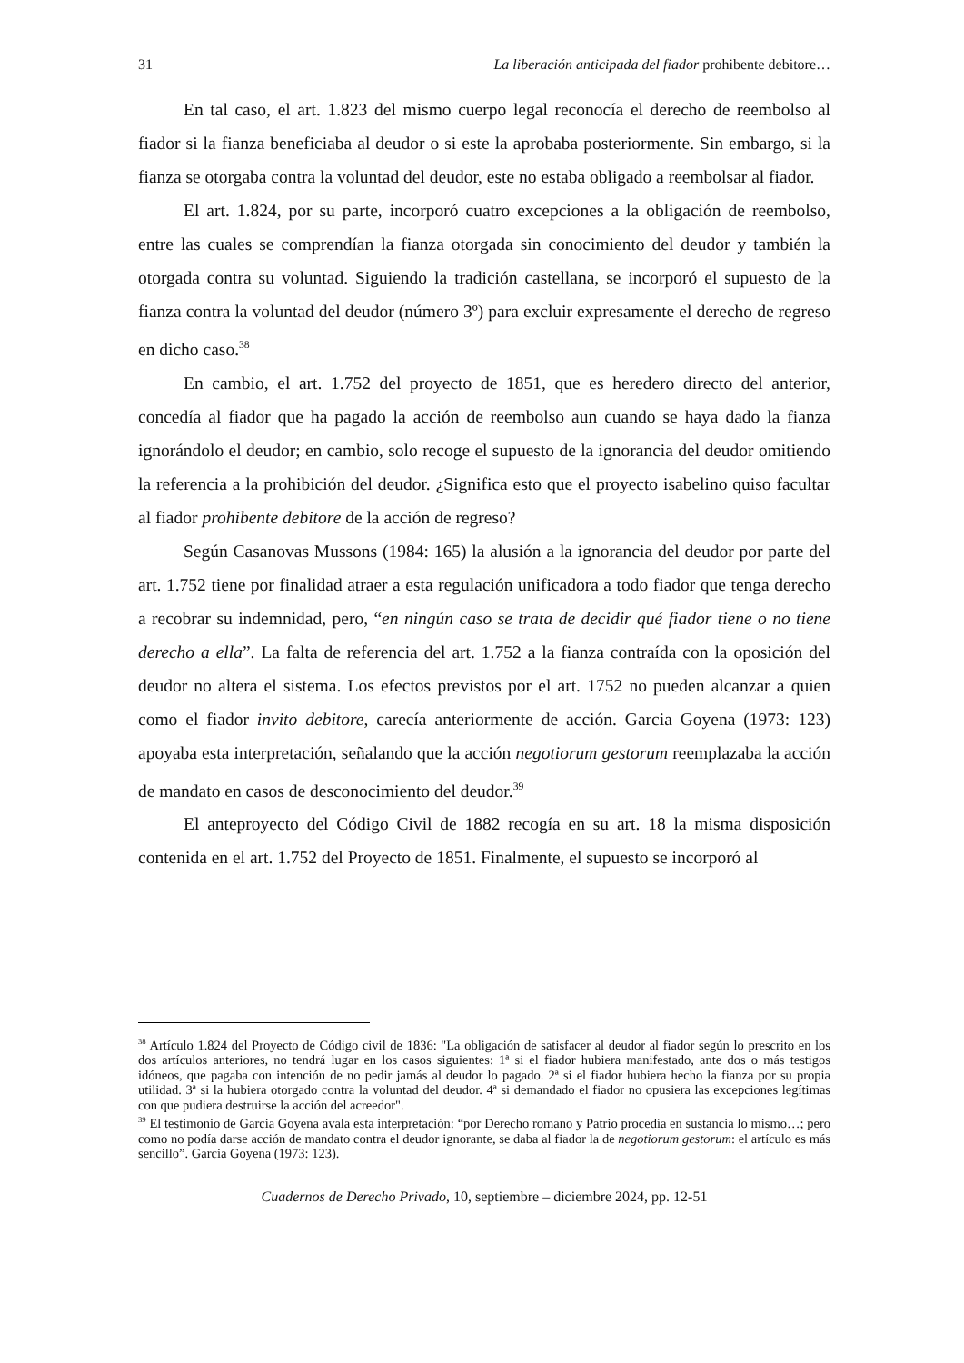31 La liberación anticipada del fiador prohibente debitore…
En tal caso, el art. 1.823 del mismo cuerpo legal reconocía el derecho de reembolso al fiador si la fianza beneficiaba al deudor o si este la aprobaba posteriormente. Sin embargo, si la fianza se otorgaba contra la voluntad del deudor, este no estaba obligado a reembolsar al fiador.
El art. 1.824, por su parte, incorporó cuatro excepciones a la obligación de reembolso, entre las cuales se comprendían la fianza otorgada sin conocimiento del deudor y también la otorgada contra su voluntad. Siguiendo la tradición castellana, se incorporó el supuesto de la fianza contra la voluntad del deudor (número 3º) para excluir expresamente el derecho de regreso en dicho caso.<sup>38</sup>
En cambio, el art. 1.752 del proyecto de 1851, que es heredero directo del anterior, concedía al fiador que ha pagado la acción de reembolso aun cuando se haya dado la fianza ignorándolo el deudor; en cambio, solo recoge el supuesto de la ignorancia del deudor omitiendo la referencia a la prohibición del deudor. ¿Significa esto que el proyecto isabelino quiso facultar al fiador prohibente debitore de la acción de regreso?
Según Casanovas Mussons (1984: 165) la alusión a la ignorancia del deudor por parte del art. 1.752 tiene por finalidad atraer a esta regulación unificadora a todo fiador que tenga derecho a recobrar su indemnidad, pero, “en ningún caso se trata de decidir qué fiador tiene o no tiene derecho a ella”. La falta de referencia del art. 1.752 a la fianza contraída con la oposición del deudor no altera el sistema. Los efectos previstos por el art. 1752 no pueden alcanzar a quien como el fiador invito debitore, carecía anteriormente de acción. Garcia Goyena (1973: 123) apoyaba esta interpretación, señalando que la acción negotiorum gestorum reemplazaba la acción de mandato en casos de desconocimiento del deudor.<sup>39</sup>
El anteproyecto del Código Civil de 1882 recogía en su art. 18 la misma disposición contenida en el art. 1.752 del Proyecto de 1851. Finalmente, el supuesto se incorporó al
<sup>38</sup> Artículo 1.824 del Proyecto de Código civil de 1836: "La obligación de satisfacer al deudor al fiador según lo prescrito en los dos artículos anteriores, no tendrá lugar en los casos siguientes: 1ª si el fiador hubiera manifestado, ante dos o más testigos idóneos, que pagaba con intención de no pedir jamás al deudor lo pagado. 2ª si el fiador hubiera hecho la fianza por su propia utilidad. 3ª si la hubiera otorgado contra la voluntad del deudor. 4ª si demandado el fiador no opusiera las excepciones legítimas con que pudiera destruirse la acción del acreedor".
<sup>39</sup> El testimonio de Garcia Goyena avala esta interpretación: “por Derecho romano y Patrio procedía en sustancia lo mismo…; pero como no podía darse acción de mandato contra el deudor ignorante, se daba al fiador la de negotiorum gestorum: el artículo es más sencillo”. Garcia Goyena (1973: 123).
Cuadernos de Derecho Privado, 10, septiembre – diciembre 2024, pp. 12-51